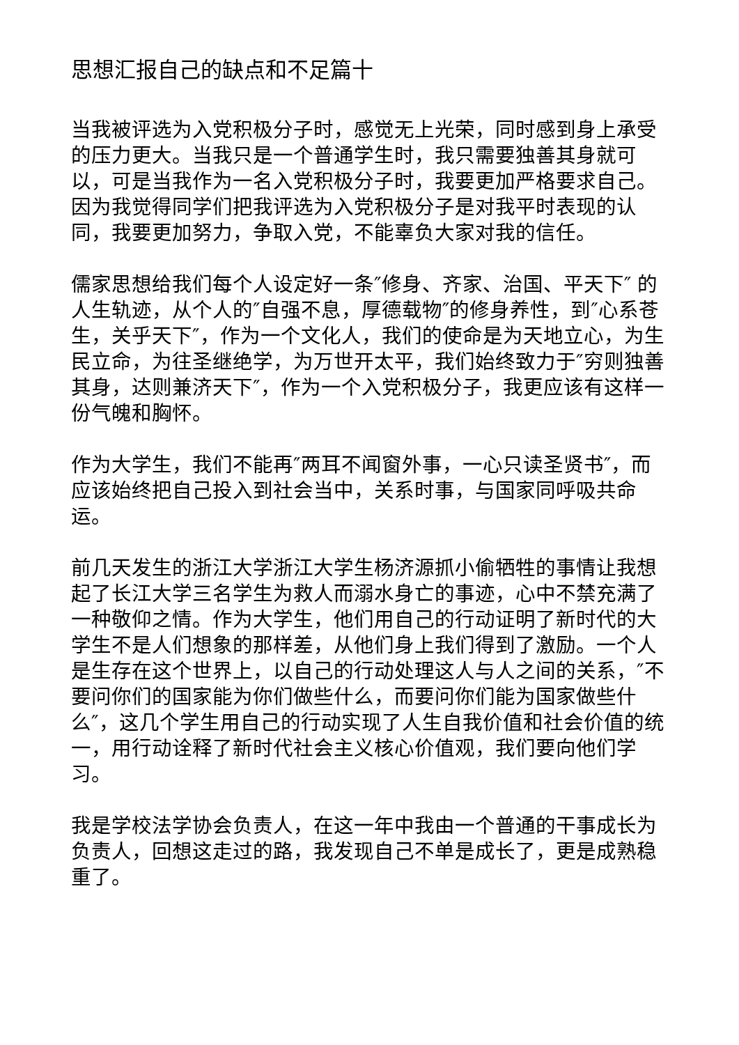思想汇报自己的缺点和不足篇十
当我被评选为入党积极分子时，感觉无上光荣，同时感到身上承受的压力更大。当我只是一个普通学生时，我只需要独善其身就可以，可是当我作为一名入党积极分子时，我要更加严格要求自己。因为我觉得同学们把我评选为入党积极分子是对我平时表现的认同，我要更加努力，争取入党，不能辜负大家对我的信任。
儒家思想给我们每个人设定好一条″修身、齐家、治国、平天下″ 的人生轨迹，从个人的″自强不息，厚德载物″的修身养性，到″心系苍生，关乎天下″，作为一个文化人，我们的使命是为天地立心，为生民立命，为往圣继绝学，为万世开太平，我们始终致力于″穷则独善其身，达则兼济天下″，作为一个入党积极分子，我更应该有这样一份气魄和胸怀。
作为大学生，我们不能再″两耳不闻窗外事，一心只读圣贤书″，而应该始终把自己投入到社会当中，关系时事，与国家同呼吸共命运。
前几天发生的浙江大学浙江大学生杨济源抓小偷牺牲的事情让我想起了长江大学三名学生为救人而溺水身亡的事迹，心中不禁充满了一种敬仰之情。作为大学生，他们用自己的行动证明了新时代的大学生不是人们想象的那样差，从他们身上我们得到了激励。一个人是生存在这个世界上，以自己的行动处理这人与人之间的关系，″不要问你们的国家能为你们做些什么，而要问你们能为国家做些什么″，这几个学生用自己的行动实现了人生自我价值和社会价值的统一，用行动诠释了新时代社会主义核心价值观，我们要向他们学习。
我是学校法学协会负责人，在这一年中我由一个普通的干事成长为负责人，回想这走过的路，我发现自己不单是成长了，更是成熟稳重了。